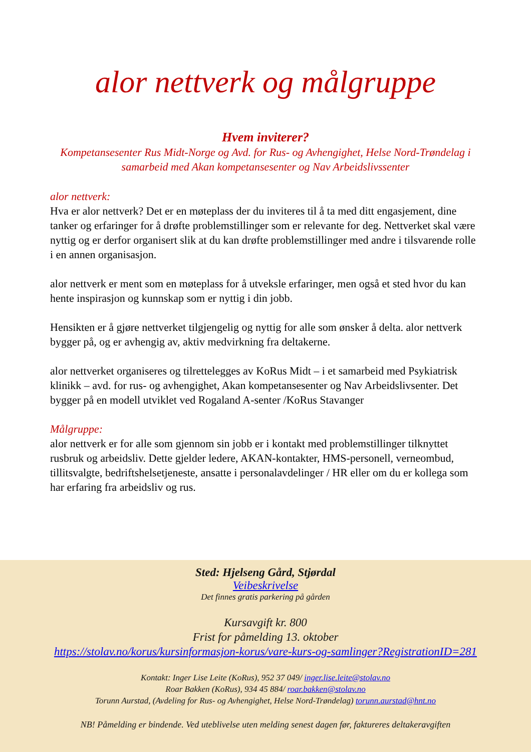alor nettverk og målgruppe
Hvem inviterer?
Kompetansesenter Rus Midt-Norge og Avd. for Rus- og Avhengighet, Helse Nord-Trøndelag i samarbeid med Akan kompetansesenter og Nav Arbeidslivssenter
alor nettverk:
Hva er alor nettverk? Det er en møteplass der du inviteres til å ta med ditt engasjement, dine tanker og erfaringer for å drøfte problemstillinger som er relevante for deg. Nettverket skal være nyttig og er derfor organisert slik at du kan drøfte problemstillinger med andre i tilsvarende rolle i en annen organisasjon.
alor nettverk er ment som en møteplass for å utveksle erfaringer, men også et sted hvor du kan hente inspirasjon og kunnskap som er nyttig i din jobb.
Hensikten er å gjøre nettverket tilgjengelig og nyttig for alle som ønsker å delta. alor nettverk bygger på, og er avhengig av, aktiv medvirkning fra deltakerne.
alor nettverket organiseres og tilrettelegges av KoRus Midt – i et samarbeid med Psykiatrisk klinikk – avd. for rus- og avhengighet, Akan kompetansesenter og Nav Arbeidslivsenter. Det bygger på en modell utviklet ved Rogaland A-senter /KoRus Stavanger
Målgruppe:
alor nettverk er for alle som gjennom sin jobb er i kontakt med problemstillinger tilknyttet rusbruk og arbeidsliv. Dette gjelder ledere, AKAN-kontakter, HMS-personell, verneombud, tillitsvalgte, bedriftshelsetjeneste, ansatte i personalavdelinger / HR eller om du er kollega som har erfaring fra arbeidsliv og rus.
Sted: Hjelseng Gård, Stjørdal
Veibeskrivelse
Det finnes gratis parkering på gården
Kursavgift kr. 800
Frist for påmelding 13. oktober
https://stolav.no/korus/kursinformasjon-korus/vare-kurs-og-samlinger?RegistrationID=281
Kontakt: Inger Lise Leite (KoRus), 952 37 049/ inger.lise.leite@stolav.no
Roar Bakken (KoRus), 934 45 884/ roar.bakken@stolav.no
Torunn Aurstad, (Avdeling for Rus- og Avhengighet, Helse Nord-Trøndelag) torunn.aurstad@hnt.no
NB! Påmelding er bindende. Ved uteblivelse uten melding senest dagen før, faktureres deltakeravgiften